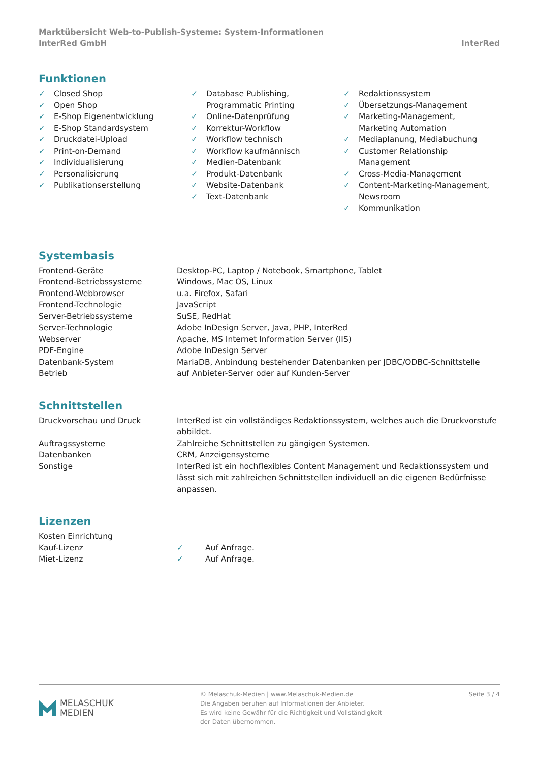Marktübersicht Web-to-Publish-Systeme: System-Informationen
InterRed GmbH InterRed
Funktionen
✓ Closed Shop
✓ Open Shop
✓ E-Shop Eigenentwicklung
✓ E-Shop Standardsystem
✓ Druckdatei-Upload
✓ Print-on-Demand
✓ Individualisierung
✓ Personalisierung
✓ Publikationserstellung
✓ Database Publishing,
Programmatic Printing
✓ Online-Datenprüfung
✓ Korrektur-Workflow
✓ Workflow technisch
✓ Workflow kaufmännisch
✓ Medien-Datenbank
✓ Produkt-Datenbank
✓ Website-Datenbank
✓ Text-Datenbank
✓ Redaktionssystem
✓ Übersetzungs-Management
✓ Marketing-Management,
Marketing Automation
✓ Mediaplanung, Mediabuchung
✓ Customer Relationship
Management
✓ Cross-Media-Management
✓ Content-Marketing-Management,
Newsroom
✓ Kommunikation
Systembasis
| Frontend-Geräte | Desktop-PC, Laptop / Notebook, Smartphone, Tablet |
| Frontend-Betriebssysteme | Windows, Mac OS, Linux |
| Frontend-Webbrowser | u.a. Firefox, Safari |
| Frontend-Technologie | JavaScript |
| Server-Betriebssysteme | SuSE, RedHat |
| Server-Technologie | Adobe InDesign Server, Java, PHP, InterRed |
| Webserver | Apache, MS Internet Information Server (IIS) |
| PDF-Engine | Adobe InDesign Server |
| Datenbank-System | MariaDB, Anbindung bestehender Datenbanken per JDBC/ODBC-Schnittstelle |
| Betrieb | auf Anbieter-Server oder auf Kunden-Server |
Schnittstellen
| Druckvorschau und Druck | InterRed ist ein vollständiges Redaktionssystem, welches auch die Druckvorstufe abbildet. |
| Auftragssysteme | Zahlreiche Schnittstellen zu gängigen Systemen. |
| Datenbanken | CRM, Anzeigensysteme |
| Sonstige | InterRed ist ein hochflexibles Content Management und Redaktionssystem und lässt sich mit zahlreichen Schnittstellen individuell an die eigenen Bedürfnisse anpassen. |
Lizenzen
| Kosten Einrichtung | | |
| Kauf-Lizenz | ✓ | Auf Anfrage. |
| Miet-Lizenz | ✓ | Auf Anfrage. |
MELASCHUK
MEDIEN
© Melaschuk-Medien | www.Melaschuk-Medien.de
Die Angaben beruhen auf Informationen der Anbieter.
Es wird keine Gewähr für die Richtigkeit und Vollständigkeit
der Daten übernommen.
Seite 3 / 4